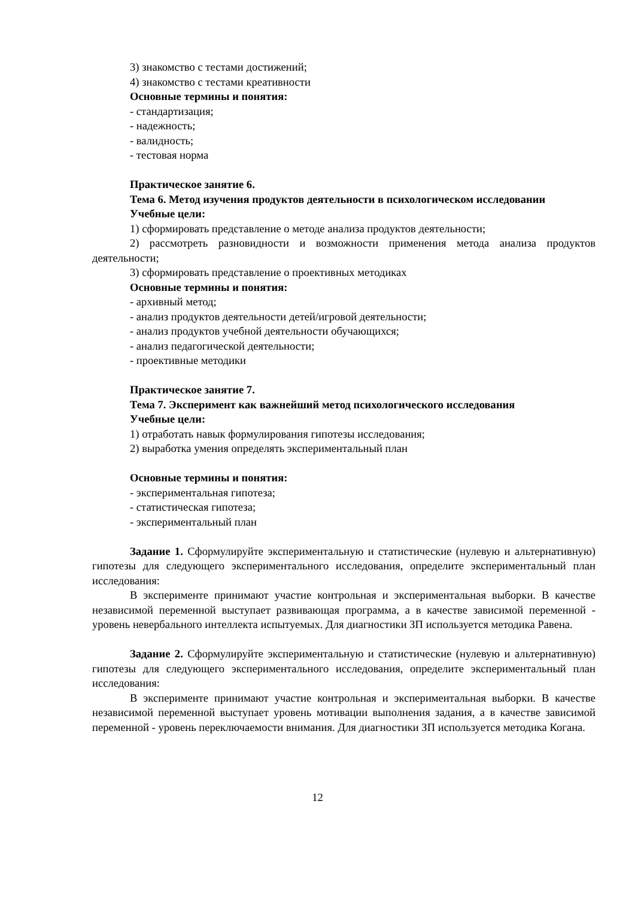3) знакомство с тестами достижений;
4) знакомство с тестами креативности
Основные термины и понятия:
- стандартизация;
- надежность;
- валидность;
- тестовая норма
Практическое занятие 6.
Тема 6. Метод изучения продуктов деятельности в психологическом исследовании
Учебные цели:
1) сформировать представление о методе анализа продуктов деятельности;
2) рассмотреть разновидности и возможности применения метода анализа продуктов деятельности;
3) сформировать представление о проективных методиках
Основные термины и понятия:
- архивный метод;
- анализ продуктов деятельности детей/игровой деятельности;
- анализ продуктов учебной деятельности обучающихся;
- анализ педагогической деятельности;
- проективные методики
Практическое занятие 7.
Тема 7. Эксперимент как важнейший метод психологического исследования
Учебные цели:
1) отработать навык формулирования гипотезы исследования;
2) выработка умения определять экспериментальный план
Основные термины и понятия:
- экспериментальная гипотеза;
- статистическая гипотеза;
- экспериментальный план
Задание 1. Сформулируйте экспериментальную и статистические (нулевую и альтернативную) гипотезы для следующего экспериментального исследования, определите экспериментальный план исследования:
В эксперименте принимают участие контрольная и экспериментальная выборки. В качестве независимой переменной выступает развивающая программа, а в качестве зависимой переменной - уровень невербального интеллекта испытуемых. Для диагностики ЗП используется методика Равена.
Задание 2. Сформулируйте экспериментальную и статистические (нулевую и альтернативную) гипотезы для следующего экспериментального исследования, определите экспериментальный план исследования:
В эксперименте принимают участие контрольная и экспериментальная выборки. В качестве независимой переменной выступает уровень мотивации выполнения задания, а в качестве зависимой переменной - уровень переключаемости внимания. Для диагностики ЗП используется методика Когана.
12